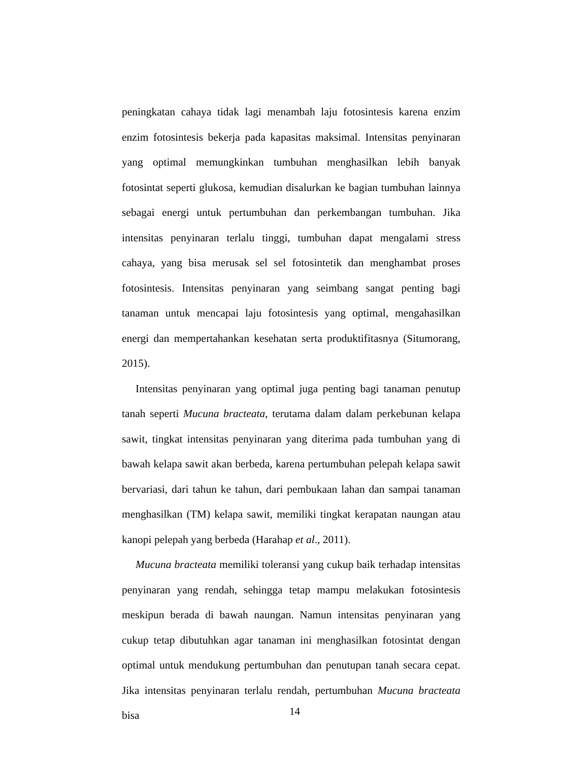peningkatan cahaya tidak lagi menambah laju fotosintesis karena enzim enzim fotosintesis bekerja pada kapasitas maksimal. Intensitas penyinaran yang optimal memungkinkan tumbuhan menghasilkan lebih banyak fotosintat seperti glukosa, kemudian disalurkan ke bagian tumbuhan lainnya sebagai energi untuk pertumbuhan dan perkembangan tumbuhan. Jika intensitas penyinaran terlalu tinggi, tumbuhan dapat mengalami stress cahaya, yang bisa merusak sel sel fotosintetik dan menghambat proses fotosintesis. Intensitas penyinaran yang seimbang sangat penting bagi tanaman untuk mencapai laju fotosintesis yang optimal, mengahasilkan energi dan mempertahankan kesehatan serta produktifitasnya (Situmorang, 2015).
Intensitas penyinaran yang optimal juga penting bagi tanaman penutup tanah seperti Mucuna bracteata, terutama dalam dalam perkebunan kelapa sawit, tingkat intensitas penyinaran yang diterima pada tumbuhan yang di bawah kelapa sawit akan berbeda, karena pertumbuhan pelepah kelapa sawit bervariasi, dari tahun ke tahun, dari pembukaan lahan dan sampai tanaman menghasilkan (TM) kelapa sawit, memiliki tingkat kerapatan naungan atau kanopi pelepah yang berbeda (Harahap et al., 2011).
Mucuna bracteata memiliki toleransi yang cukup baik terhadap intensitas penyinaran yang rendah, sehingga tetap mampu melakukan fotosintesis meskipun berada di bawah naungan. Namun intensitas penyinaran yang cukup tetap dibutuhkan agar tanaman ini menghasilkan fotosintat dengan optimal untuk mendukung pertumbuhan dan penutupan tanah secara cepat. Jika intensitas penyinaran terlalu rendah, pertumbuhan Mucuna bracteata bisa
14